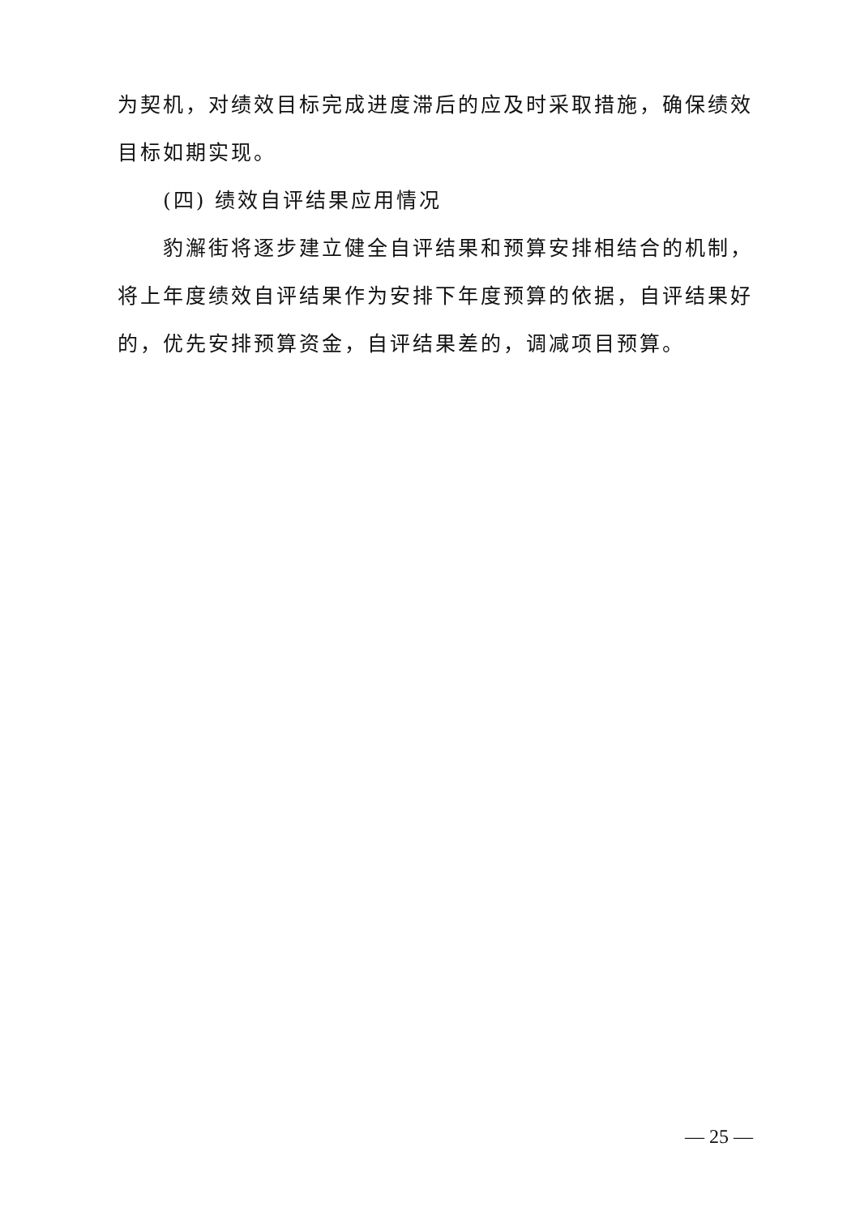为契机，对绩效目标完成进度滞后的应及时采取措施，确保绩效目标如期实现。
(四) 绩效自评结果应用情况
豹澥街将逐步建立健全自评结果和预算安排相结合的机制，将上年度绩效自评结果作为安排下年度预算的依据，自评结果好的，优先安排预算资金，自评结果差的，调减项目预算。
— 25 —